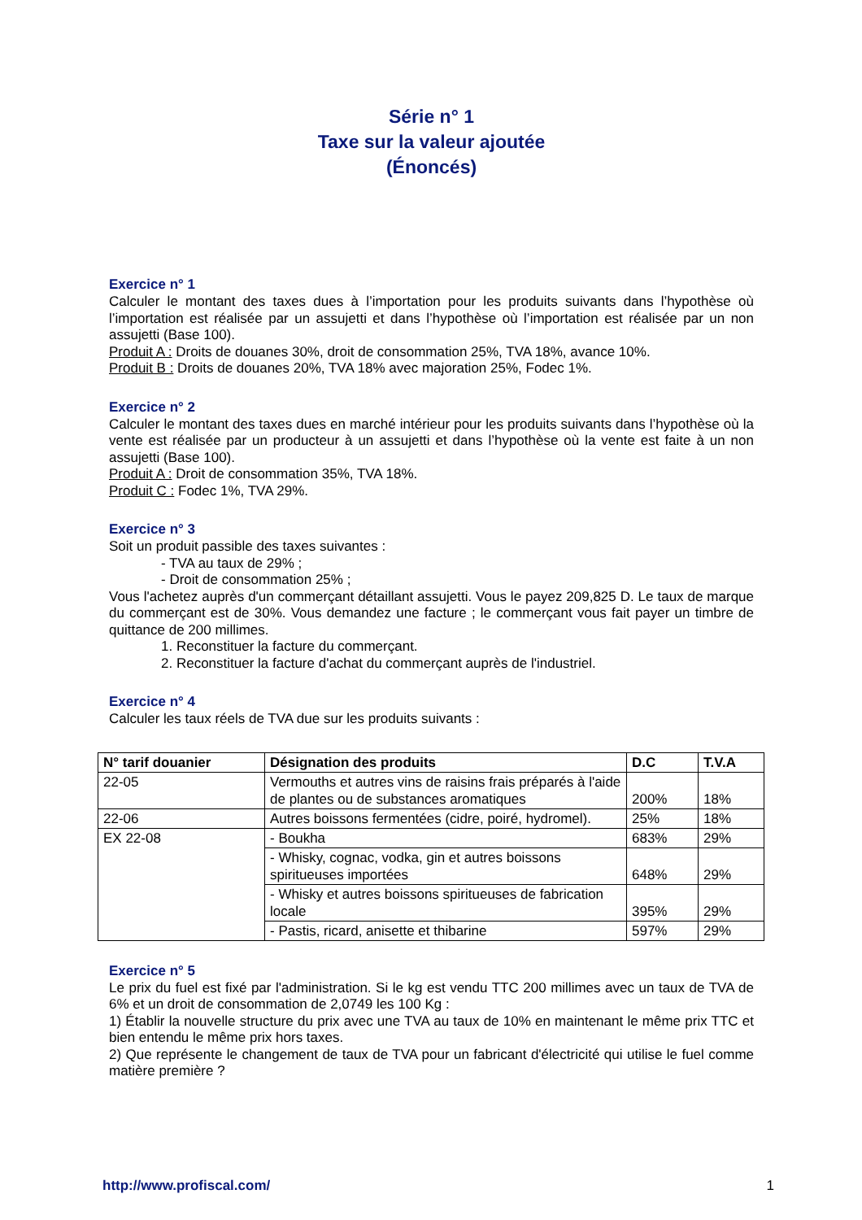Série n° 1
Taxe sur la valeur ajoutée
(Énoncés)
Exercice n° 1
Calculer le montant des taxes dues à l’importation pour les produits suivants dans l’hypothèse où l’importation est réalisée par un assujetti et dans l’hypothèse où l’importation est réalisée par un non assujetti (Base 100).
Produit A : Droits de douanes 30%, droit de consommation 25%, TVA 18%, avance 10%.
Produit B : Droits de douanes 20%, TVA 18% avec majoration 25%, Fodec 1%.
Exercice n° 2
Calculer le montant des taxes dues en marché intérieur pour les produits suivants dans l’hypothèse où la vente est réalisée par un producteur à un assujetti et dans l’hypothèse où la vente est faite à un non assujetti (Base 100).
Produit A : Droit de consommation 35%, TVA 18%.
Produit C : Fodec 1%, TVA 29%.
Exercice n° 3
Soit un produit passible des taxes suivantes :
- TVA au taux de 29% ;
- Droit de consommation 25% ;
Vous l'achetez auprès d'un commerçant détaillant assujetti. Vous le payez 209,825 D. Le taux de marque du commerçant est de 30%. Vous demandez une facture ; le commerçant vous fait payer un timbre de quittance de 200 millimes.
1. Reconstituer la facture du commerçant.
2. Reconstituer la facture d'achat du commerçant auprès de l'industriel.
Exercice n° 4
Calculer les taux réels de TVA due sur les produits suivants :
| N° tarif douanier | Désignation des produits | D.C | T.V.A |
| --- | --- | --- | --- |
| 22-05 | Vermouths et autres vins de raisins frais préparés à l'aide de plantes ou de substances aromatiques | 200% | 18% |
| 22-06 | Autres boissons fermentées (cidre, poiré, hydromel). | 25% | 18% |
| EX 22-08 | - Boukha | 683% | 29% |
| | - Whisky, cognac, vodka, gin et autres boissons spiritueuses importées | 648% | 29% |
| | - Whisky et autres boissons spiritueuses de fabrication locale | 395% | 29% |
| | - Pastis, ricard, anisette et thibarine | 597% | 29% |
Exercice n° 5
Le prix du fuel est fixé par l'administration. Si le kg est vendu TTC 200 millimes avec un taux de TVA de 6% et un droit de consommation de 2,0749 les 100 Kg :
1) Établir la nouvelle structure du prix avec une TVA au taux de 10% en maintenant le même prix TTC et bien entendu le même prix hors taxes.
2) Que représente le changement de taux de TVA pour un fabricant d'électricité qui utilise le fuel comme matière première ?
http://www.profiscal.com/ 1